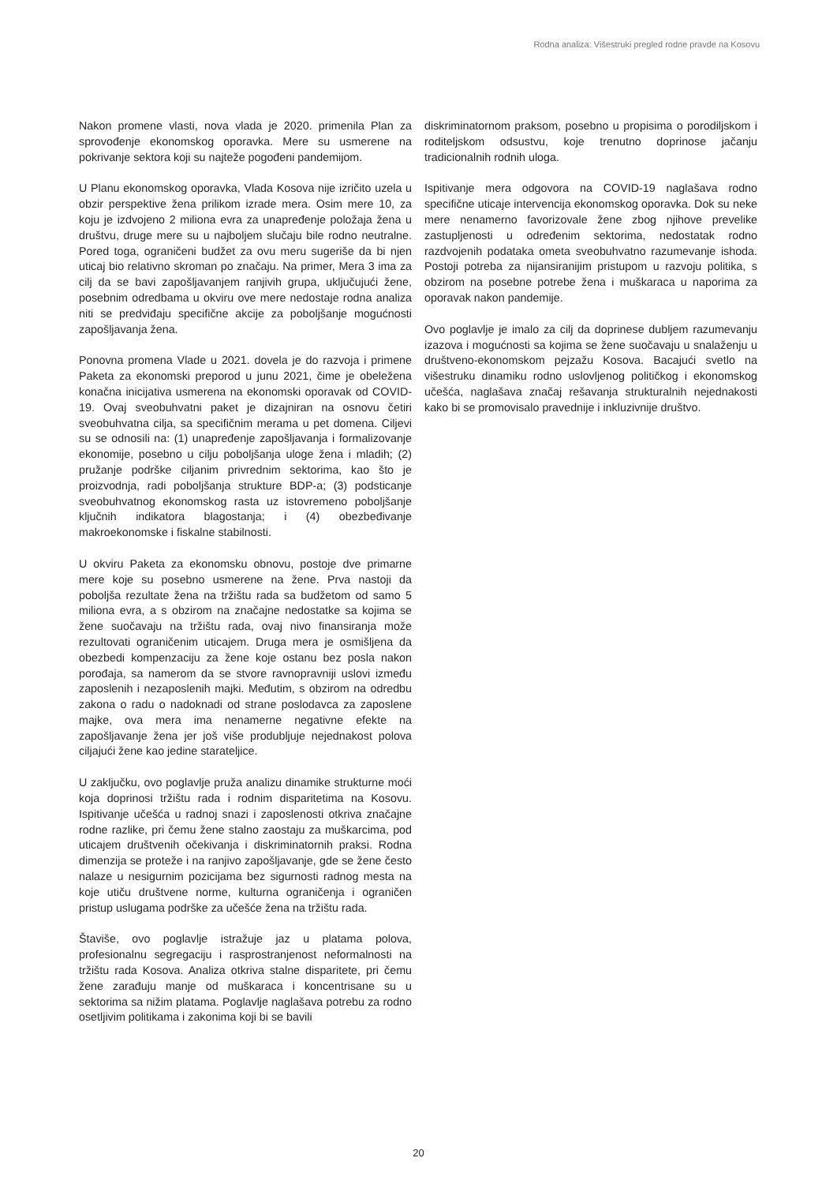Rodna analiza: Višestruki pregled rodne pravde na Kosovu
Nakon promene vlasti, nova vlada je 2020. primenila Plan za sprovođenje ekonomskog oporavka. Mere su usmerene na pokrivanje sektora koji su najteže pogođeni pandemijom.
U Planu ekonomskog oporavka, Vlada Kosova nije izričito uzela u obzir perspektive žena prilikom izrade mera. Osim mere 10, za koju je izdvojeno 2 miliona evra za unapređenje položaja žena u društvu, druge mere su u najboljem slučaju bile rodno neutralne. Pored toga, ograničeni budžet za ovu meru sugeriše da bi njen uticaj bio relativno skroman po značaju. Na primer, Mera 3 ima za cilj da se bavi zapošljavanjem ranjivih grupa, uključujući žene, posebnim odredbama u okviru ove mere nedostaje rodna analiza niti se predviđaju specifične akcije za poboljšanje mogućnosti zapošljavanja žena.
Ponovna promena Vlade u 2021. dovela je do razvoja i primene Paketa za ekonomski preporod u junu 2021, čime je obeležena konačna inicijativa usmerena na ekonomski oporavak od COVID-19. Ovaj sveobuhvatni paket je dizajniran na osnovu četiri sveobuhvatna cilja, sa specifičnim merama u pet domena. Ciljevi su se odnosili na: (1) unapređenje zapošljavanja i formalizovanje ekonomije, posebno u cilju poboljšanja uloge žena i mladih; (2) pružanje podrške ciljanim privrednim sektorima, kao što je proizvodnja, radi poboljšanja strukture BDP-a; (3) podsticanje sveobuhvatnog ekonomskog rasta uz istovremeno poboljšanje ključnih indikatora blagostanja; i (4) obezbeđivanje makroekonomske i fiskalne stabilnosti.
U okviru Paketa za ekonomsku obnovu, postoje dve primarne mere koje su posebno usmerene na žene. Prva nastoji da poboljša rezultate žena na tržištu rada sa budžetom od samo 5 miliona evra, a s obzirom na značajne nedostatke sa kojima se žene suočavaju na tržištu rada, ovaj nivo finansiranja može rezultovati ograničenim uticajem. Druga mera je osmišljena da obezbedi kompenzaciju za žene koje ostanu bez posla nakon porođaja, sa namerom da se stvore ravnopravniji uslovi između zaposlenih i nezaposlenih majki. Međutim, s obzirom na odredbu zakona o radu o nadoknadi od strane poslodavca za zaposlene majke, ova mera ima nenamerne negativne efekte na zapošljavanje žena jer još više produbljuje nejednakost polova ciljajući žene kao jedine starateljice.
U zaključku, ovo poglavlje pruža analizu dinamike strukturne moći koja doprinosi tržištu rada i rodnim disparitetima na Kosovu. Ispitivanje učešća u radnoj snazi i zaposlenosti otkriva značajne rodne razlike, pri čemu žene stalno zaostaju za muškarcima, pod uticajem društvenih očekivanja i diskriminatornih praksi. Rodna dimenzija se proteže i na ranjivo zapošljavanje, gde se žene često nalaze u nesigurnim pozicijama bez sigurnosti radnog mesta na koje utiču društvene norme, kulturna ograničenja i ograničen pristup uslugama podrške za učešće žena na tržištu rada.
Štaviše, ovo poglavlje istražuje jaz u platama polova, profesionalnu segregaciju i rasprostranjenost neformalnosti na tržištu rada Kosova. Analiza otkriva stalne disparitete, pri čemu žene zarađuju manje od muškaraca i koncentrisane su u sektorima sa nižim platama. Poglavlje naglašava potrebu za rodno osetljivim politikama i zakonima koji bi se bavili
diskriminatornom praksom, posebno u propisima o porodiljskom i roditeljskom odsustvu, koje trenutno doprinose jačanju tradicionalnih rodnih uloga.
Ispitivanje mera odgovora na COVID-19 naglašava rodno specifične uticaje intervencija ekonomskog oporavka. Dok su neke mere nenamerno favorizovale žene zbog njihove prevelike zastupljenosti u određenim sektorima, nedostatak rodno razdvojenih podataka ometa sveobuhvatno razumevanje ishoda. Postoji potreba za nijansiranijim pristupom u razvoju politika, s obzirom na posebne potrebe žena i muškaraca u naporima za oporavak nakon pandemije.
Ovo poglavlje je imalo za cilj da doprinese dubljem razumevanju izazova i mogućnosti sa kojima se žene suočavaju u snalaženju u društveno-ekonomskom pejzažu Kosova. Bacajući svetlo na višestruku dinamiku rodno uslovljenog političkog i ekonomskog učešća, naglašava značaj rešavanja strukturalnih nejednakosti kako bi se promovisalo pravednije i inkluzivnije društvo.
20